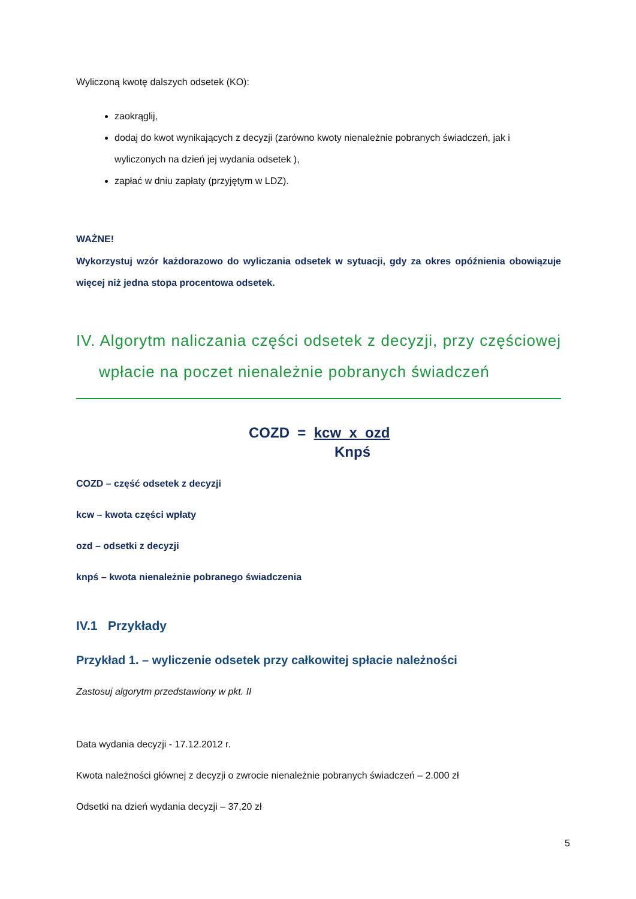Wyliczoną kwotę dalszych odsetek (KO):
zaokrąglij,
dodaj do kwot wynikających z decyzji (zarówno kwoty nienależnie pobranych świadczeń, jak i wyliczonych na dzień jej wydania odsetek ),
zapłać w dniu zapłaty (przyjętym w LDZ).
WAŻNE!
Wykorzystuj wzór każdorazowo do wyliczania odsetek w sytuacji, gdy za okres opóźnienia obowiązuje więcej niż jedna stopa procentowa odsetek.
IV. Algorytm naliczania części odsetek z decyzji, przy częściowej wpłacie na poczet nienależnie pobranych świadczeń
COZD = kcw x ozd
Knpś
COZD – część odsetek z decyzji
kcw – kwota części wpłaty
ozd – odsetki z decyzji
knpś – kwota nienależnie pobranego świadczenia
IV.1 Przykłady
Przykład 1. – wyliczenie odsetek przy całkowitej spłacie należności
Zastosuj algorytm przedstawiony w pkt. II
Data wydania decyzji - 17.12.2012 r.
Kwota należności głównej z decyzji o zwrocie nienależnie pobranych świadczeń – 2.000 zł
Odsetki na dzień wydania decyzji – 37,20 zł
5